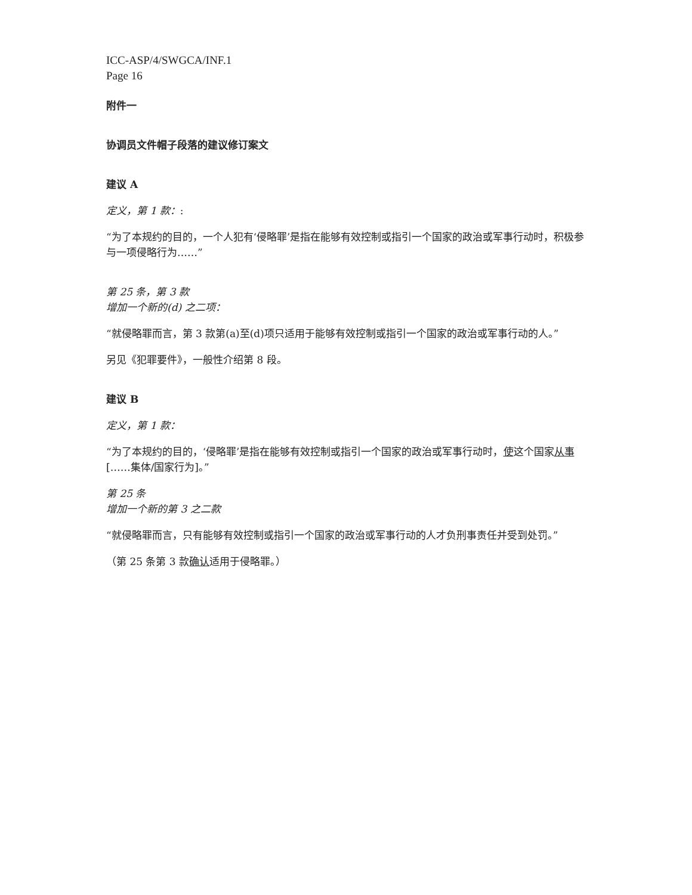ICC-ASP/4/SWGCA/INF.1
Page 16
附件一
协调员文件帽子段落的建议修订案文
建议 A
定义，第 1 款：:
“为了本规约的目的，一个人犯有‘侵略罪’是指在能够有效控制或指引一个国家的政治或军事行动时，积极参与一项侵略行为……”
第 25 条，第 3 款
增加一个新的(d) 之二项：
“就侵略罪而言，第 3 款第(a)至(d)项只适用于能够有效控制或指引一个国家的政治或军事行动的人。”
另见《犯罪要件》，一般性介绍第 8 段。
建议 B
定义，第 1 款：
“为了本规约的目的，‘侵略罪’是指在能够有效控制或指引一个国家的政治或军事行动时，使这个国家从事[……集体/国家行为]。”
第 25 条
增加一个新的第 3 之二款
“就侵略罪而言，只有能够有效控制或指引一个国家的政治或军事行动的人才负刑事责任并受到处罚。”
（第 25 条第 3 款确认适用于侵略罪。）